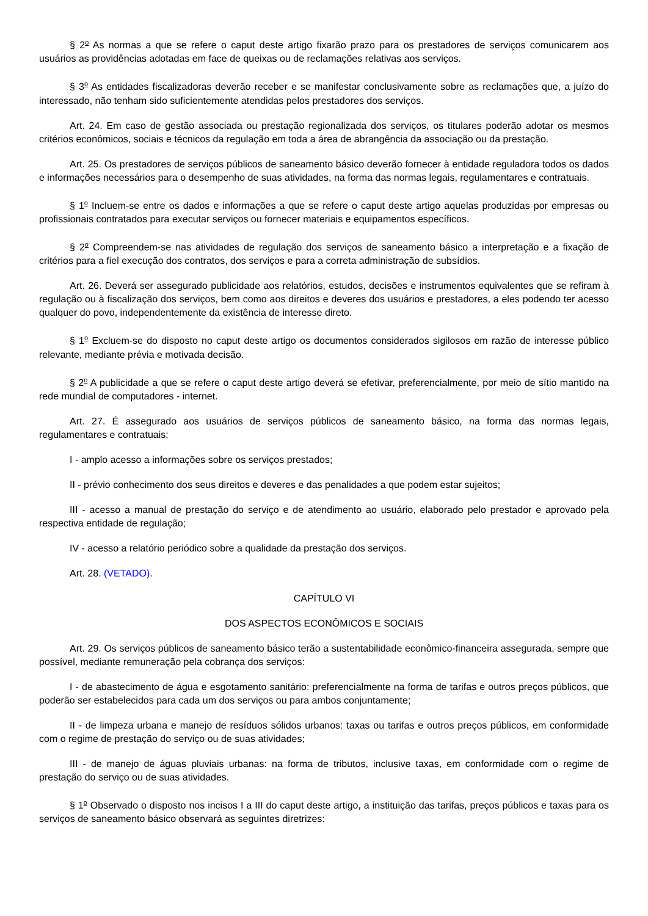§ 2<sup>o</sup> As normas a que se refere o caput deste artigo fixarão prazo para os prestadores de serviços comunicarem aos usuários as providências adotadas em face de queixas ou de reclamações relativas aos serviços.
§ 3<sup>o</sup> As entidades fiscalizadoras deverão receber e se manifestar conclusivamente sobre as reclamações que, a juízo do interessado, não tenham sido suficientemente atendidas pelos prestadores dos serviços.
Art. 24. Em caso de gestão associada ou prestação regionalizada dos serviços, os titulares poderão adotar os mesmos critérios econômicos, sociais e técnicos da regulação em toda a área de abrangência da associação ou da prestação.
Art. 25. Os prestadores de serviços públicos de saneamento básico deverão fornecer à entidade reguladora todos os dados e informações necessários para o desempenho de suas atividades, na forma das normas legais, regulamentares e contratuais.
§ 1<sup>o</sup> Incluem-se entre os dados e informações a que se refere o caput deste artigo aquelas produzidas por empresas ou profissionais contratados para executar serviços ou fornecer materiais e equipamentos específicos.
§ 2<sup>o</sup> Compreendem-se nas atividades de regulação dos serviços de saneamento básico a interpretação e a fixação de critérios para a fiel execução dos contratos, dos serviços e para a correta administração de subsídios.
Art. 26. Deverá ser assegurado publicidade aos relatórios, estudos, decisões e instrumentos equivalentes que se refiram à regulação ou à fiscalização dos serviços, bem como aos direitos e deveres dos usuários e prestadores, a eles podendo ter acesso qualquer do povo, independentemente da existência de interesse direto.
§ 1<sup>o</sup> Excluem-se do disposto no caput deste artigo os documentos considerados sigilosos em razão de interesse público relevante, mediante prévia e motivada decisão.
§ 2<sup>o</sup> A publicidade a que se refere o caput deste artigo deverá se efetivar, preferencialmente, por meio de sítio mantido na rede mundial de computadores - internet.
Art. 27. É assegurado aos usuários de serviços públicos de saneamento básico, na forma das normas legais, regulamentares e contratuais:
I - amplo acesso a informações sobre os serviços prestados;
II - prévio conhecimento dos seus direitos e deveres e das penalidades a que podem estar sujeitos;
III - acesso a manual de prestação do serviço e de atendimento ao usuário, elaborado pelo prestador e aprovado pela respectiva entidade de regulação;
IV - acesso a relatório periódico sobre a qualidade da prestação dos serviços.
Art. 28. (VETADO).
CAPÍTULO VI
DOS ASPECTOS ECONÔMICOS E SOCIAIS
Art. 29. Os serviços públicos de saneamento básico terão a sustentabilidade econômico-financeira assegurada, sempre que possível, mediante remuneração pela cobrança dos serviços:
I - de abastecimento de água e esgotamento sanitário: preferencialmente na forma de tarifas e outros preços públicos, que poderão ser estabelecidos para cada um dos serviços ou para ambos conjuntamente;
II - de limpeza urbana e manejo de resíduos sólidos urbanos: taxas ou tarifas e outros preços públicos, em conformidade com o regime de prestação do serviço ou de suas atividades;
III - de manejo de águas pluviais urbanas: na forma de tributos, inclusive taxas, em conformidade com o regime de prestação do serviço ou de suas atividades.
§ 1<sup>o</sup> Observado o disposto nos incisos I a III do caput deste artigo, a instituição das tarifas, preços públicos e taxas para os serviços de saneamento básico observará as seguintes diretrizes: